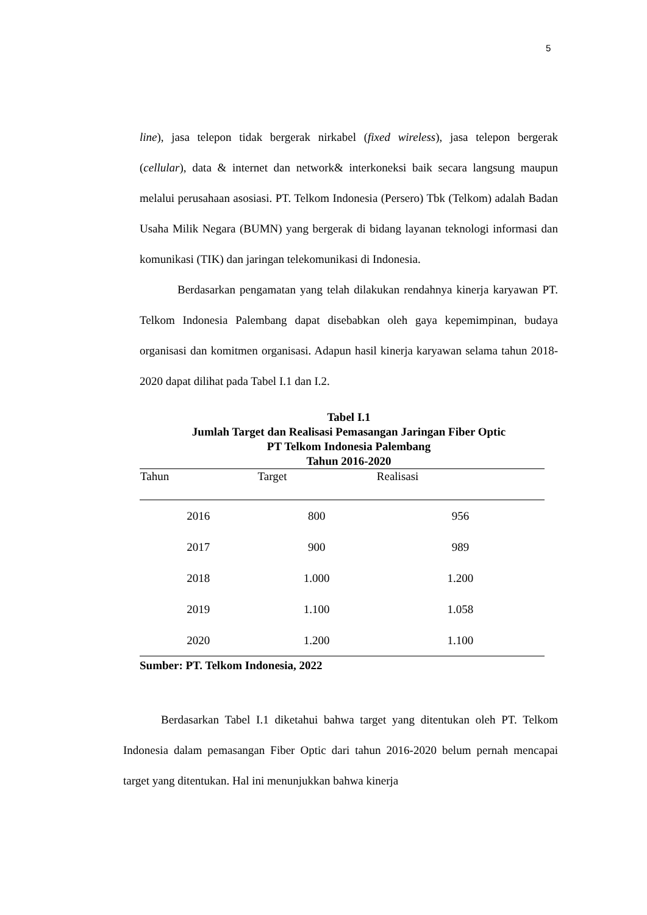5
line), jasa telepon tidak bergerak nirkabel (fixed wireless), jasa telepon bergerak (cellular), data & internet dan network& interkoneksi baik secara langsung maupun melalui perusahaan asosiasi. PT. Telkom Indonesia (Persero) Tbk (Telkom) adalah Badan Usaha Milik Negara (BUMN) yang bergerak di bidang layanan teknologi informasi dan komunikasi (TIK) dan jaringan telekomunikasi di Indonesia.
Berdasarkan pengamatan yang telah dilakukan rendahnya kinerja karyawan PT. Telkom Indonesia Palembang dapat disebabkan oleh gaya kepemimpinan, budaya organisasi dan komitmen organisasi. Adapun hasil kinerja karyawan selama tahun 2018-2020 dapat dilihat pada Tabel I.1 dan I.2.
Tabel I.1
Jumlah Target dan Realisasi Pemasangan Jaringan Fiber Optic
PT Telkom Indonesia Palembang
Tahun 2016-2020
| Tahun | Target | Realisasi |
| --- | --- | --- |
| 2016 | 800 | 956 |
| 2017 | 900 | 989 |
| 2018 | 1.000 | 1.200 |
| 2019 | 1.100 | 1.058 |
| 2020 | 1.200 | 1.100 |
Sumber: PT. Telkom Indonesia, 2022
Berdasarkan Tabel I.1 diketahui bahwa target yang ditentukan oleh PT. Telkom Indonesia dalam pemasangan Fiber Optic dari tahun 2016-2020 belum pernah mencapai target yang ditentukan. Hal ini menunjukkan bahwa kinerja